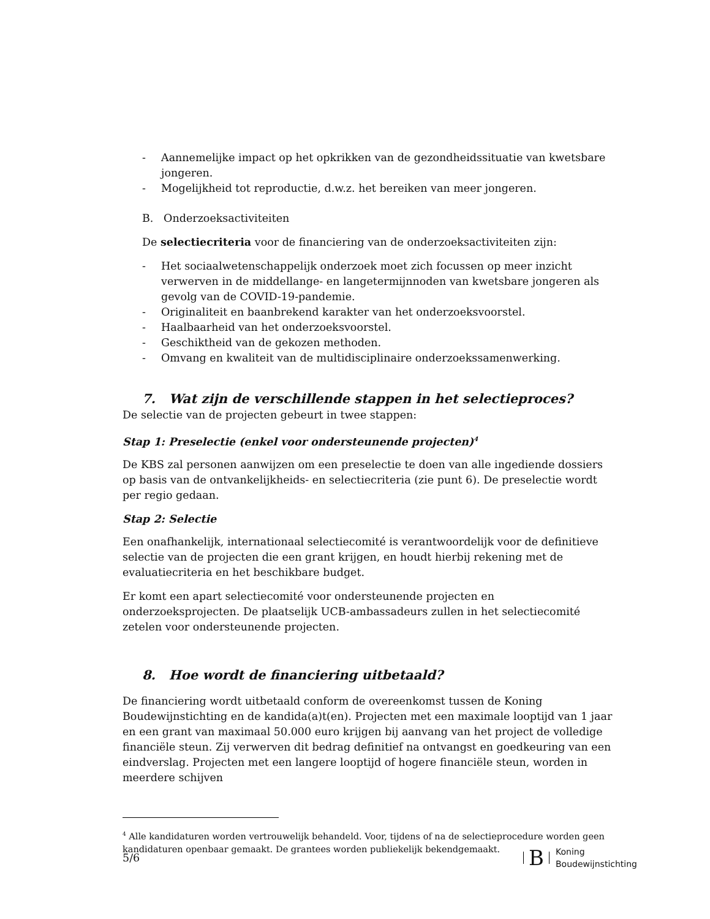- Aannemelijke impact op het opkrikken van de gezondheidssituatie van kwetsbare jongeren.
- Mogelijkheid tot reproductie, d.w.z. het bereiken van meer jongeren.
B. Onderzoeksactiviteiten
De selectiecriteria voor de financiering van de onderzoeksactiviteiten zijn:
- Het sociaalwetenschappelijk onderzoek moet zich focussen op meer inzicht verwerven in de middellange- en langetermijnnoden van kwetsbare jongeren als gevolg van de COVID-19-pandemie.
- Originaliteit en baanbrekend karakter van het onderzoeksvoorstel.
- Haalbaarheid van het onderzoeksvoorstel.
- Geschiktheid van de gekozen methoden.
- Omvang en kwaliteit van de multidisciplinaire onderzoekssamenwerking.
7. Wat zijn de verschillende stappen in het selectieproces?
De selectie van de projecten gebeurt in twee stappen:
Stap 1: Preselectie (enkel voor ondersteunende projecten)<sup>4</sup>
De KBS zal personen aanwijzen om een preselectie te doen van alle ingediende dossiers op basis van de ontvankelijkheids- en selectiecriteria (zie punt 6). De preselectie wordt per regio gedaan.
Stap 2: Selectie
Een onafhankelijk, internationaal selectiecomité is verantwoordelijk voor de definitieve selectie van de projecten die een grant krijgen, en houdt hierbij rekening met de evaluatiecriteria en het beschikbare budget.
Er komt een apart selectiecomité voor ondersteunende projecten en onderzoeksprojecten. De plaatselijk UCB-ambassadeurs zullen in het selectiecomité zetelen voor ondersteunende projecten.
8. Hoe wordt de financiering uitbetaald?
De financiering wordt uitbetaald conform de overeenkomst tussen de Koning Boudewijnstichting en de kandida(a)t(en). Projecten met een maximale looptijd van 1 jaar en een grant van maximaal 50.000 euro krijgen bij aanvang van het project de volledige financiële steun. Zij verwerven dit bedrag definitief na ontvangst en goedkeuring van een eindverslag. Projecten met een langere looptijd of hogere financiële steun, worden in meerdere schijven
<sup>4</sup> Alle kandidaturen worden vertrouwelijk behandeld. Voor, tijdens of na de selectieprocedure worden geen kandidaturen openbaar gemaakt. De grantees worden publiekelijk bekendgemaakt.
5/6
B Koning
Boudewijnstichting